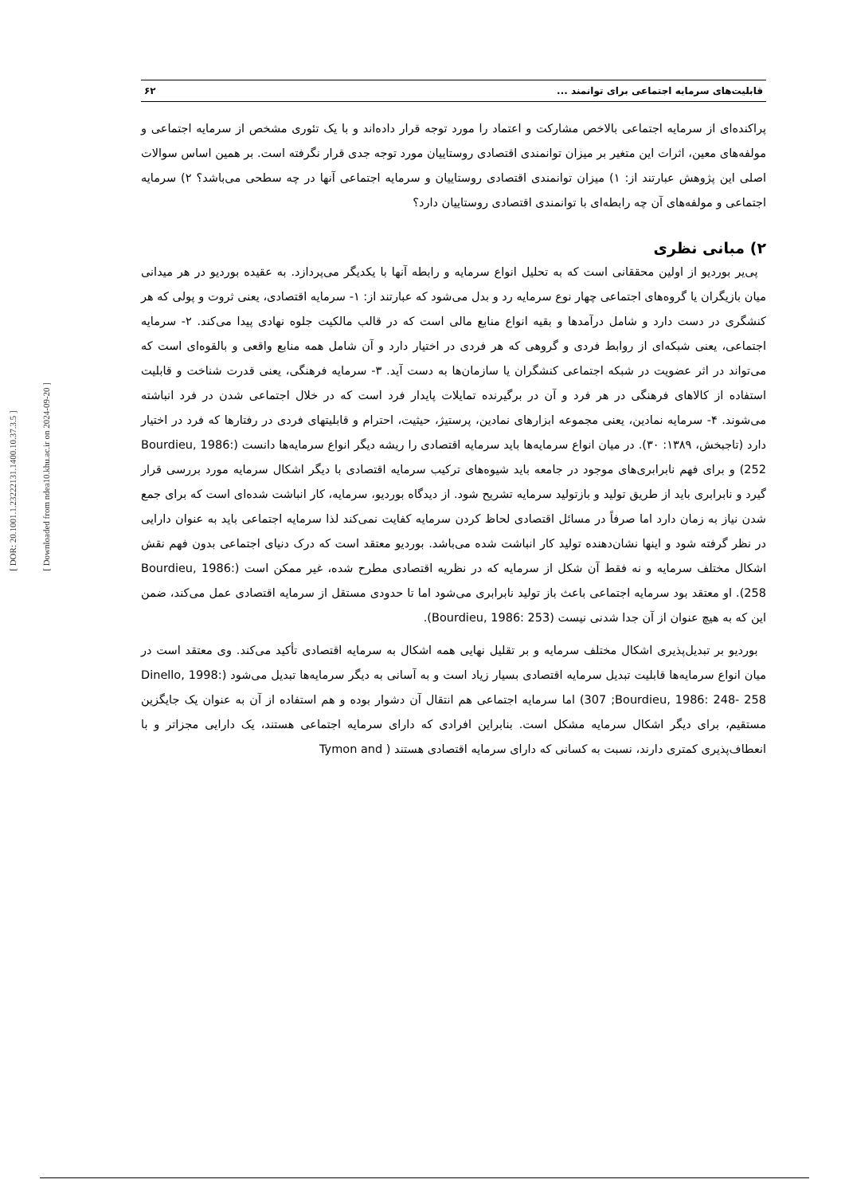[ DOR: 20.1001.1.23222131.1400.10.37.3.5 ]
[ Downloaded from ndea10.khu.ac.ir on 2024-09-20 ]
قابلیت‌های سرمایه اجتماعی برای توانمند ... ۶۲
پراکنده‌ای از سرمایه اجتماعی بالاخص مشارکت و اعتماد را مورد توجه قرار داده‌اند و با یک تئوری مشخص از سرمایه اجتماعی و مولفه‌های معین، اثرات این متغیر بر میزان توانمندی اقتصادی روستاییان مورد توجه جدی قرار نگرفته است. بر همین اساس سوالات اصلی این پژوهش عبارتند از: ۱) میزان توانمندی اقتصادی روستاییان و سرمایه اجتماعی آنها در چه سطحی می‌باشد؟ ۲) سرمایه اجتماعی و مولفه‌های آن چه رابطه‌ای با توانمندی اقتصادی روستاییان دارد؟
۲) مبانی نظری
پی‌یر بوردیو از اولین محققانی است که به تحلیل انواع سرمایه و رابطه آنها با یکدیگر می‌پردازد. به عقیده بوردیو در هر میدانی میان بازیگران یا گروه‌های اجتماعی چهار نوع سرمایه رد و بدل می‌شود که عبارتند از: ۱- سرمایه اقتصادی، یعنی ثروت و پولی که هر کنشگری در دست دارد و شامل درآمدها و بقیه انواع منابع مالی است که در قالب مالکیت جلوه نهادی پیدا می‌کند. ۲- سرمایه اجتماعی، یعنی شبکه‌ای از روابط فردی و گروهی که هر فردی در اختیار دارد و آن شامل همه منابع واقعی و بالقوه‌ای است که می‌تواند در اثر عضویت در شبکه اجتماعی کنشگران یا سازمان‌ها به دست آید. ۳- سرمایه فرهنگی، یعنی قدرت شناخت و قابلیت استفاده از کالاهای فرهنگی در هر فرد و آن در برگیرنده تمایلات پایدار فرد است که در خلال اجتماعی شدن در فرد انباشته می‌شوند. ۴- سرمایه نمادین، یعنی مجموعه ابزارهای نمادین، پرستیژ، حیثیت، احترام و قابلیتهای فردی در رفتارها که فرد در اختیار دارد (تاجبخش، ۱۳۸۹: ۳۰). در میان انواع سرمایه‌ها باید سرمایه اقتصادی را ریشه دیگر انواع سرمایه‌ها دانست (Bourdieu, 1986: 252) و برای فهم نابرابری‌های موجود در جامعه باید شیوه‌های ترکیب سرمایه اقتصادی با دیگر اشکال سرمایه مورد بررسی قرار گیرد و نابرابری باید از طریق تولید و بازتولید سرمایه تشریح شود. از دیدگاه بوردیو، سرمایه، کار انباشت شده‌ای است که برای جمع شدن نیاز به زمان دارد اما صرفاً در مسائل اقتصادی لحاظ کردن سرمایه کفایت نمی‌کند لذا سرمایه اجتماعی باید به عنوان دارایی در نظر گرفته شود و اینها نشان‌دهنده تولید کار انباشت شده می‌باشد. بوردیو معتقد است که درک دنیای اجتماعی بدون فهم نقش اشکال مختلف سرمایه و نه فقط آن شکل از سرمایه که در نظریه اقتصادی مطرح شده، غیر ممکن است (Bourdieu, 1986: 258). او معتقد بود سرمایه اجتماعی باعث باز تولید نابرابری می‌شود اما تا حدودی مستقل از سرمایه اقتصادی عمل می‌کند، ضمن این که به هیچ عنوان از آن جدا شدنی نیست (Bourdieu, 1986: 253).
بوردیو بر تبدیل‌پذیری اشکال مختلف سرمایه و بر تقلیل نهایی همه اشکال به سرمایه اقتصادی تأکید می‌کند. وی معتقد است در میان انواع سرمایه‌ها قابلیت تبدیل سرمایه اقتصادی بسیار زیاد است و به آسانی به دیگر سرمایه‌ها تبدیل می‌شود (Dinello, 1998: 307 ;Bourdieu, 1986: 248- 258) اما سرمایه اجتماعی هم انتقال آن دشوار بوده و هم استفاده از آن به عنوان یک جایگزین مستقیم، برای دیگر اشکال سرمایه مشکل است. بنابراین افرادی که دارای سرمایه اجتماعی هستند، یک دارایی مجزاتر و با انعطاف‌پذیری کمتری دارند، نسبت به کسانی که دارای سرمایه اقتصادی هستند ( Tymon and